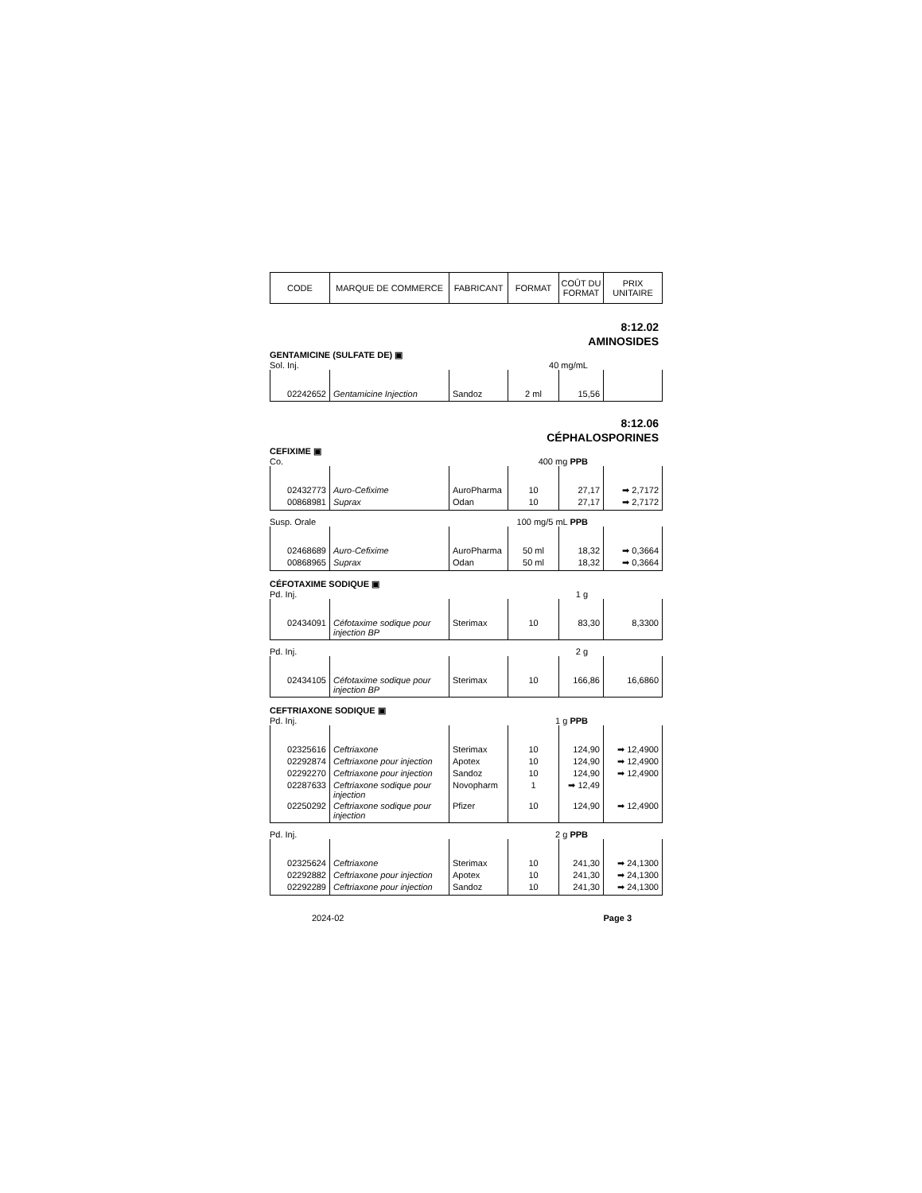| CODE | MARQUE DE COMMERCE | FABRICANT | FORMAT | COÛT DU FORMAT | PRIX UNITAIRE |
| --- | --- | --- | --- | --- | --- |
8:12.02
AMINOSIDES
GENTAMICINE (SULFATE DE) ▣
Sol. Inj. 40 mg/mL
| 02242652 | Gentamicine Injection | Sandoz | 2 ml | 15,56 | |
8:12.06
CÉPHALOSPORINES
CEFIXIME ▣
Co. 400 mg PPB
| 02432773 | Auro-Cefixime | AuroPharma | 10 | 27,17 | ➡ 2,7172 |
| 00868981 | Suprax | Odan | 10 | 27,17 | ➡ 2,7172 |
Susp. Orale 100 mg/5 mL PPB
| 02468689 | Auro-Cefixime | AuroPharma | 50 ml | 18,32 | ➡ 0,3664 |
| 00868965 | Suprax | Odan | 50 ml | 18,32 | ➡ 0,3664 |
CÉFOTAXIME SODIQUE ▣
Pd. Inj. 1 g
| 02434091 | Céfotaxime sodique pour injection BP | Sterimax | 10 | 83,30 | 8,3300 |
Pd. Inj. 2 g
| 02434105 | Céfotaxime sodique pour injection BP | Sterimax | 10 | 166,86 | 16,6860 |
CEFTRIAXONE SODIQUE ▣
Pd. Inj. 1 g PPB
| 02325616 | Ceftriaxone | Sterimax | 10 | 124,90 | ➡ 12,4900 |
| 02292874 | Ceftriaxone pour injection | Apotex | 10 | 124,90 | ➡ 12,4900 |
| 02292270 | Ceftriaxone pour injection | Sandoz | 10 | 124,90 | ➡ 12,4900 |
| 02287633 | Ceftriaxone sodique pour injection | Novopharm | 1 | ➡ 12,49 | |
| 02250292 | Ceftriaxone sodique pour injection | Pfizer | 10 | 124,90 | ➡ 12,4900 |
Pd. Inj. 2 g PPB
| 02325624 | Ceftriaxone | Sterimax | 10 | 241,30 | ➡ 24,1300 |
| 02292882 | Ceftriaxone pour injection | Apotex | 10 | 241,30 | ➡ 24,1300 |
| 02292289 | Ceftriaxone pour injection | Sandoz | 10 | 241,30 | ➡ 24,1300 |
2024-02 Page 3